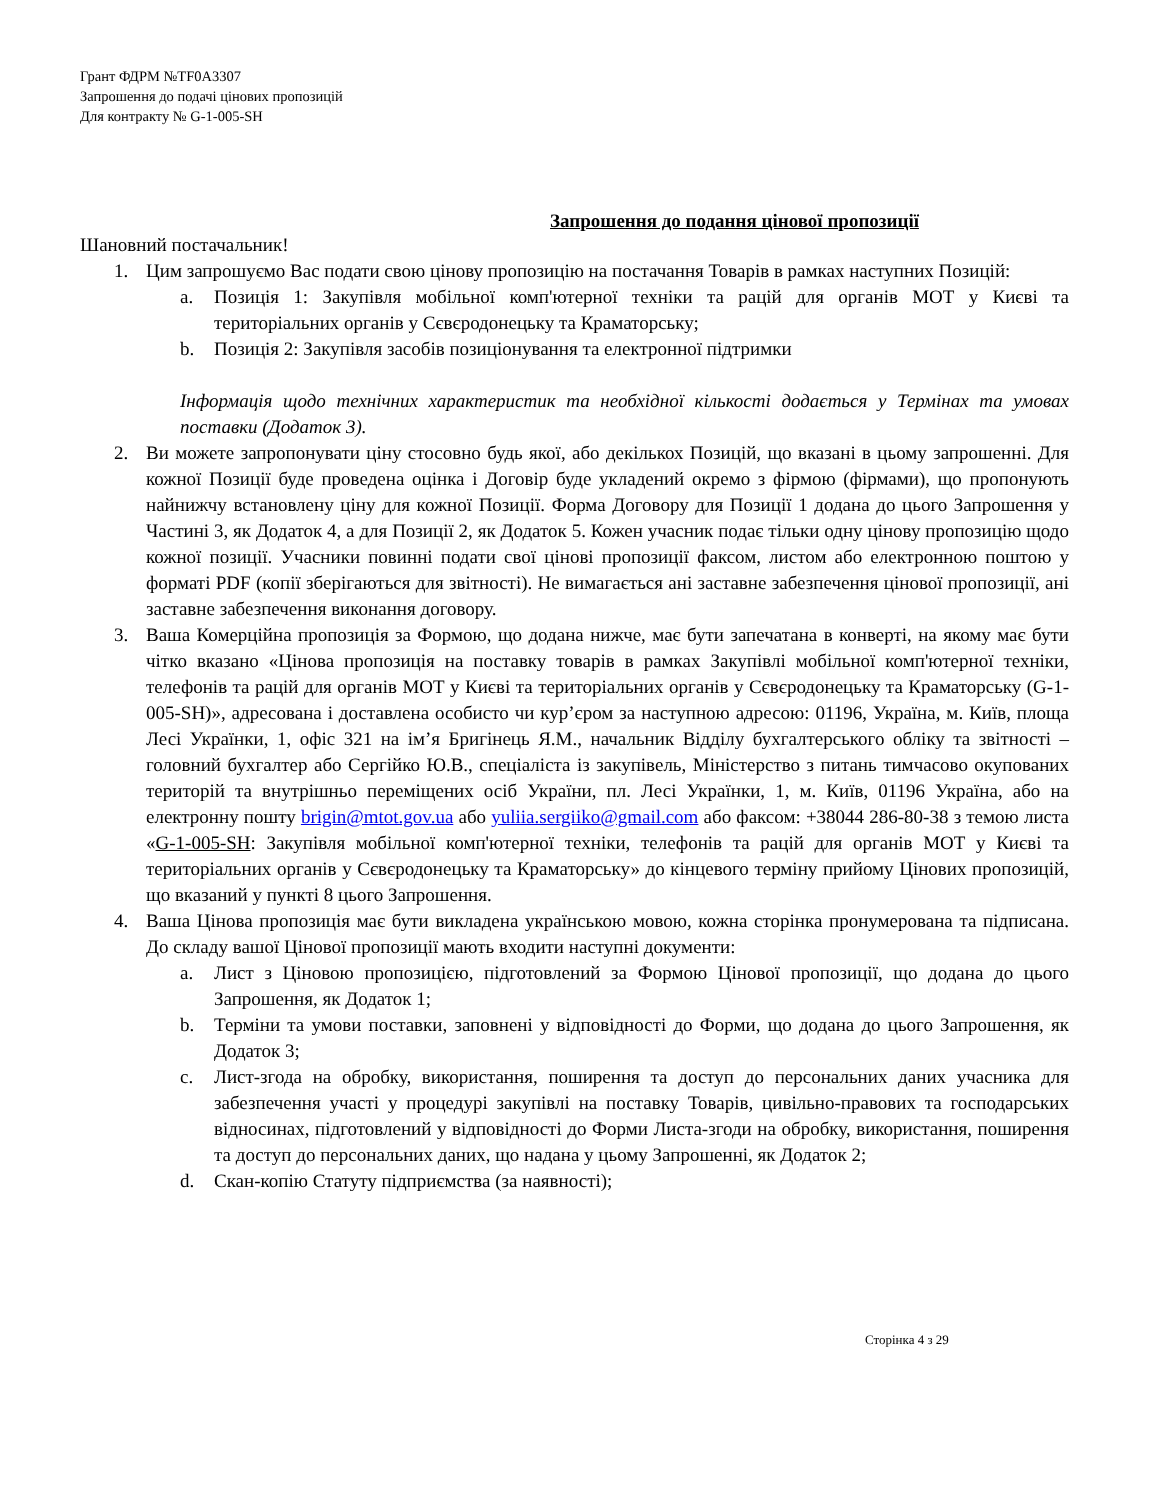Грант ФДРМ №TF0A3307
Запрошення до подачі цінових пропозицій
Для контракту № G-1-005-SH
Запрошення до подання цінової пропозиції
Шановний постачальник!
1. Цим запрошуємо Вас подати свою цінову пропозицію на постачання Товарів в рамках наступних Позицій:
a. Позиція 1: Закупівля мобільної комп'ютерної техніки та рацій для органів МОТ у Києві та територіальних органів у Сєвєродонецьку та Краматорську;
b. Позиція 2: Закупівля засобів позиціонування та електронної підтримки
Інформація щодо технічних характеристик та необхідної кількості додається у Термінах та умовах поставки (Додаток 3).
2. Ви можете запропонувати ціну стосовно будь якої, або декількох Позицій, що вказані в цьому запрошенні. Для кожної Позиції буде проведена оцінка і Договір буде укладений окремо з фірмою (фірмами), що пропонують найнижчу встановлену ціну для кожної Позиції. Форма Договору для Позиції 1 додана до цього Запрошення у Частині 3, як Додаток 4, а для Позиції 2, як Додаток 5. Кожен учасник подає тільки одну цінову пропозицію щодо кожної позиції. Учасники повинні подати свої цінові пропозиції факсом, листом або електронною поштою у форматі PDF (копії зберігаються для звітності). Не вимагається ані заставне забезпечення цінової пропозиції, ані заставне забезпечення виконання договору.
3. Ваша Комерційна пропозиція за Формою, що додана нижче, має бути запечатана в конверті, на якому має бути чітко вказано «Цінова пропозиція на поставку товарів в рамках Закупівлі мобільної комп'ютерної техніки, телефонів та рацій для органів МОТ у Києві та територіальних органів у Сєвєродонецьку та Краматорську (G-1-005-SH)», адресована і доставлена особисто чи кур’єром за наступною адресою: 01196, Україна, м. Київ, площа Лесі Українки, 1, офіс 321 на ім’я Бригінець Я.М., начальник Відділу бухгалтерського обліку та звітності – головний бухгалтер або Сергійко Ю.В., спеціаліста із закупівель, Міністерство з питань тимчасово окупованих територій та внутрішньо переміщених осіб України, пл. Лесі Українки, 1, м. Київ, 01196 Україна, або на електронну пошту brigin@mtot.gov.ua або yuliia.sergiiko@gmail.com або факсом: +38044 286-80-38 з темою листа «G-1-005-SH: Закупівля мобільної комп'ютерної техніки, телефонів та рацій для органів МОТ у Києві та територіальних органів у Сєвєродонецьку та Краматорську» до кінцевого терміну прийому Цінових пропозицій, що вказаний у пункті 8 цього Запрошення.
4. Ваша Цінова пропозиція має бути викладена українською мовою, кожна сторінка пронумерована та підписана. До складу вашої Цінової пропозиції мають входити наступні документи:
a. Лист з Ціновою пропозицією, підготовлений за Формою Цінової пропозиції, що додана до цього Запрошення, як Додаток 1;
b. Терміни та умови поставки, заповнені у відповідності до Форми, що додана до цього Запрошення, як Додаток 3;
c. Лист-згода на обробку, використання, поширення та доступ до персональних даних учасника для забезпечення участі у процедурі закупівлі на поставку Товарів, цивільно-правових та господарських відносинах, підготовлений у відповідності до Форми Листа-згоди на обробку, використання, поширення та доступ до персональних даних, що надана у цьому Запрошенні, як Додаток 2;
d. Скан-копію Статуту підприємства (за наявності);
Сторінка 4 з 29